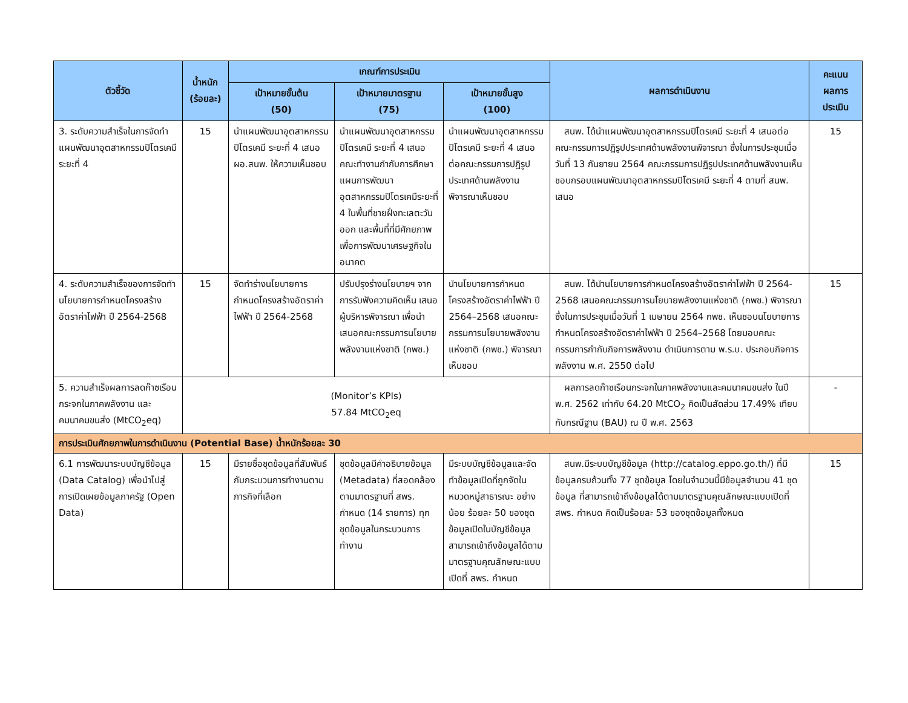| ตัวชี้วัด | น้ำหนัก (ร้อยละ) | เกณฑ์การประเมิน | | | ผลการดำเนินงาน | คะแนน ผลการ ประเมิน |
| --- | --- | --- | --- | --- | --- | --- |
| | | เป้าหมายขั้นต้น (50) | เป้าหมายมาตรฐาน (75) | เป้าหมายขั้นสูง (100) | | |
| 3. ระดับความสำเร็จในการจัดทำแผนพัฒนาอุตสาหกรรมปิโตรเคมีระยะที่ 4 | 15 | นำแผนพัฒนาอุตสาหกรรมปิโตรเคมี ระยะที่ 4 เสนอ ผอ.สนพ. ให้ความเห็นชอบ | นำแผนพัฒนาอุตสาหกรรมปิโตรเคมี ระยะที่ 4 เสนอคณะทำงานกำกับการศึกษาแผนการพัฒนาอุตสาหกรรมปิโตรเคมีระยะที่ 4 ในพื้นที่ชายฝั่งทะเลตะวันออก และพื้นที่ที่มีศักยภาพเพื่อการพัฒนาเศรษฐกิจในอนาคต | นำแผนพัฒนาอุตสาหกรรมปิโตรเคมี ระยะที่ 4 เสนอต่อคณะกรรมการปฏิรูปประเทศด้านพลังงานพิจารณาเห็นชอบ | สนพ. ได้นำแผนพัฒนาอุตสาหกรรมปิโตรเคมี ระยะที่ 4 เสนอต่อคณะกรรมการปฏิรูปประเทศด้านพลังงานพิจารณา ซึ่งในการประชุมเมื่อวันที่ 13 กันยายน 2564 คณะกรรมการปฏิรูปประเทศด้านพลังงานเห็นชอบกรอบแผนพัฒนาอุตสาหกรรมปิโตรเคมี ระยะที่ 4 ตามที่ สนพ. เสนอ | 15 |
| 4. ระดับความสำเร็จของการจัดทำนโยบายการกำหนดโครงสร้างอัตราค่าไฟฟ้า ปี 2564-2568 | 15 | จัดทำร่างนโยบายการกำหนดโครงสร้างอัตราค่าไฟฟ้า ปี 2564-2568 | ปรับปรุงร่างนโยบายฯ จากการรับฟังความคิดเห็น เสนอผู้บริหารพิจารณา เพื่อนำเสนอคณะกรรมการนโยบายพลังงานแห่งชาติ (กพช.) | นำนโยบายการกำหนดโครงสร้างอัตราค่าไฟฟ้า ปี 2564–2568 เสนอคณะกรรมการนโยบายพลังงานแห่งชาติ (กพช.) พิจารณาเห็นชอบ | สนพ. ได้นำนโยบายการกำหนดโครงสร้างอัตราค่าไฟฟ้า ปี 2564-2568 เสนอคณะกรรมการนโยบายพลังงานแห่งชาติ (กพช.) พิจารณาซึ่งในการประชุมเมื่อวันที่ 1 เมษายน 2564 กพช. เห็นชอบนโยบายการกำหนดโครงสร้างอัตราค่าไฟฟ้า ปี 2564–2568 โดยมอบคณะกรรมการกำกับกิจการพลังงาน ดำเนินการตาม พ.ร.บ. ประกอบกิจการพลังงาน พ.ศ. 2550 ต่อไป | 15 |
| 5. ความสำเร็จผลการลดก๊าซเรือนกระจกในภาคพลังงาน และคมนาคมขนส่ง (MtCO<sub>2</sub>eq) | (Monitor’s KPIs) 57.84 MtCO<sub>2</sub>eq | | | | ผลการลดก๊าซเรือนกระจกในภาคพลังงานและคมนาคมขนส่ง ในปี พ.ศ. 2562 เท่ากับ 64.20 MtCO<sub>2</sub> คิดเป็นสัดส่วน 17.49% เทียบกับกรณีฐาน (BAU) ณ ปี พ.ศ. 2563 | - |
| การประเมินศักยภาพในการดำเนินงาน (Potential Base) น้ำหนักร้อยละ 30 | | | | | | |
| 6.1 การพัฒนาระบบบัญชีข้อมูล (Data Catalog) เพื่อนำไปสู่การเปิดเผยข้อมูลภาครัฐ (Open Data) | 15 | มีรายชื่อชุดข้อมูลที่สัมพันธ์กับกระบวนการทำงานตามภารกิจที่เลือก | ชุดข้อมูลมีคำอธิบายข้อมูล (Metadata) ที่สอดคล้องตามมาตรฐานที่ สพร. กำหนด (14 รายการ) ทุกชุดข้อมูลในกระบวนการทำงาน | มีระบบบัญชีข้อมูลและจัดทำข้อมูลเปิดที่ถูกจัดในหมวดหมู่สาธารณะ อย่างน้อย ร้อยละ 50 ของชุดข้อมูลเปิดในบัญชีข้อมูล สามารถเข้าถึงข้อมูลได้ตามมาตรฐานคุณลักษณะแบบเปิดที่ สพร. กำหนด | สนพ.มีระบบบัญชีข้อมูล (http://catalog.eppo.go.th/) ที่มีข้อมูลครบถ้วนทั้ง 77 ชุดข้อมูล โดยในจำนวนนี้มีข้อมูลจำนวน 41 ชุดข้อมูล ที่สามารถเข้าถึงข้อมูลได้ตามมาตรฐานคุณลักษณะแบบเปิดที่ สพร. กำหนด คิดเป็นร้อยละ 53 ของชุดข้อมูลทั้งหมด | 15 |